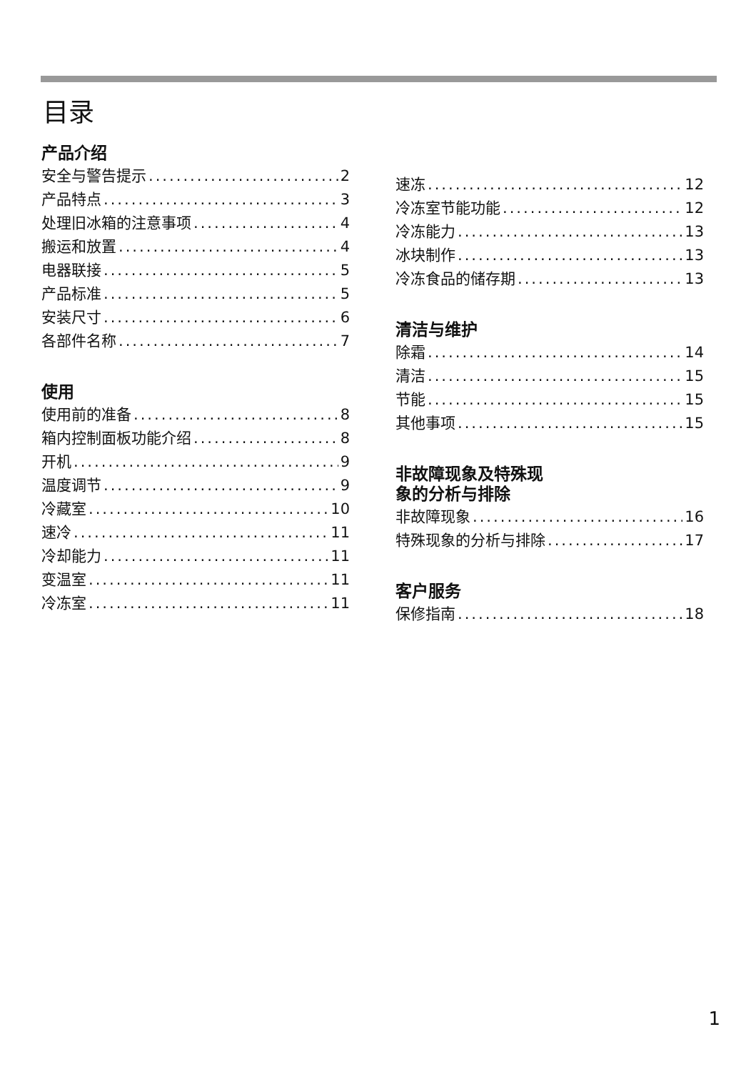目录
产品介绍
安全与警告提示 2
产品特点 3
处理旧冰箱的注意事项 4
搬运和放置 4
电器联接 5
产品标准 5
安装尺寸 6
各部件名称 7
使用
使用前的准备 8
箱内控制面板功能介绍 8
开机 9
温度调节 9
冷藏室 10
速冷 11
冷却能力 11
变温室 11
冷冻室 11
速冻 12
冷冻室节能功能 12
冷冻能力 13
冰块制作 13
冷冻食品的储存期 13
清洁与维护
除霜 14
清洁 15
节能 15
其他事项 15
非故障现象及特殊现
象的分析与排除
非故障现象 16
特殊现象的分析与排除 17
客户服务
保修指南 18
1